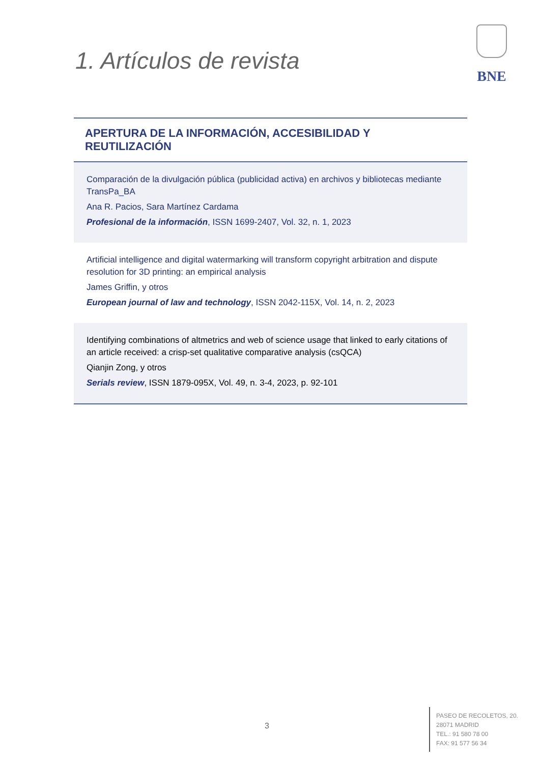1. Artículos de revista
BNE
APERTURA DE LA INFORMACIÓN, ACCESIBILIDAD Y REUTILIZACIÓN
Comparación de la divulgación pública (publicidad activa) en archivos y bibliotecas mediante TransPa_BA
Ana R. Pacios, Sara Martínez Cardama
Profesional de la información, ISSN 1699-2407, Vol. 32, n. 1, 2023
Artificial intelligence and digital watermarking will transform copyright arbitration and dispute resolution for 3D printing: an empirical analysis
James Griffin, y otros
European journal of law and technology, ISSN 2042-115X, Vol. 14, n. 2, 2023
Identifying combinations of altmetrics and web of science usage that linked to early citations of an article received: a crisp-set qualitative comparative analysis (csQCA)
Qianjin Zong, y otros
Serials review, ISSN 1879-095X, Vol. 49, n. 3-4, 2023, p. 92-101
3
PASEO DE RECOLETOS, 20.
28071 MADRID
TEL.: 91 580 78 00
FAX: 91 577 56 34